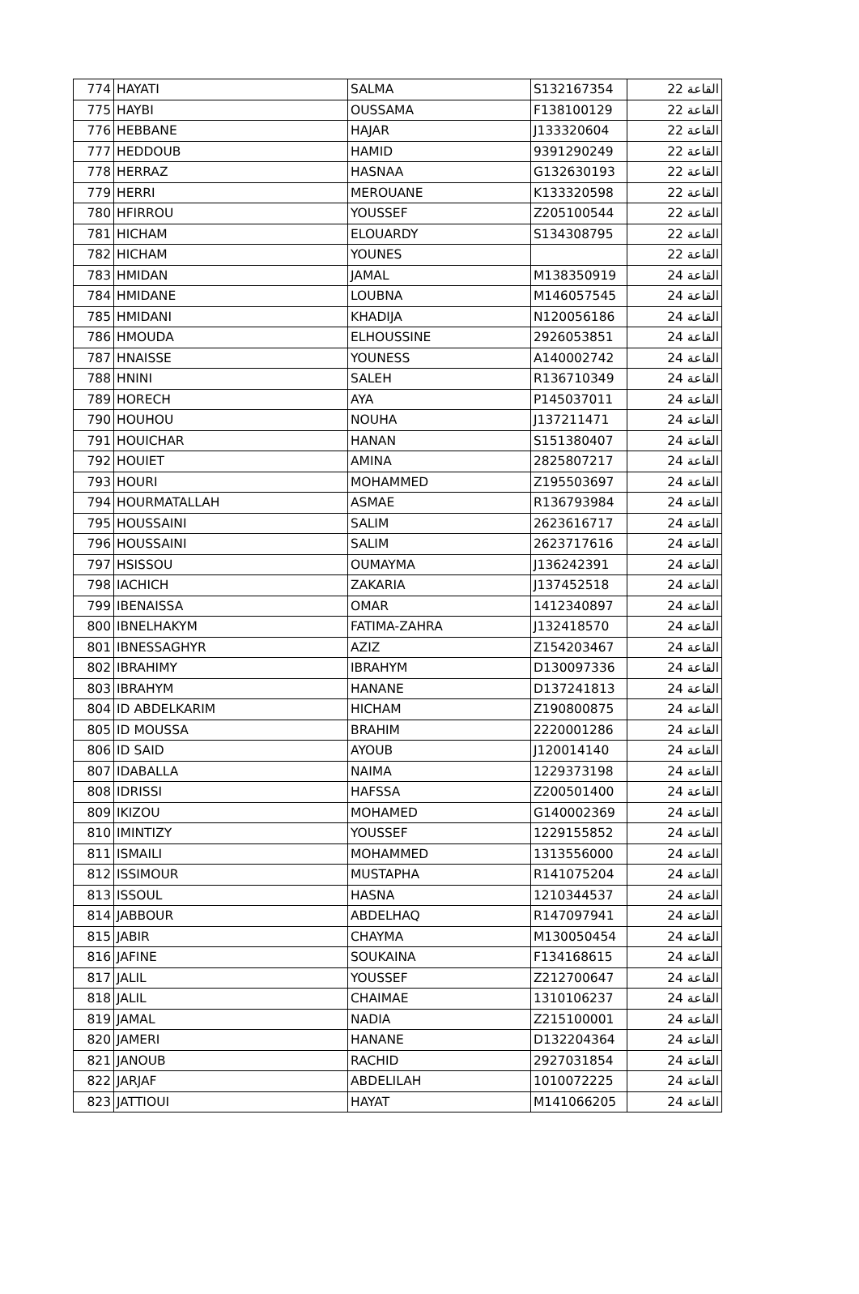| 774 | HAYATI | SALMA | S132167354 | القاعة 22 |
| 775 | HAYBI | OUSSAMA | F138100129 | القاعة 22 |
| 776 | HEBBANE | HAJAR | J133320604 | القاعة 22 |
| 777 | HEDDOUB | HAMID | 9391290249 | القاعة 22 |
| 778 | HERRAZ | HASNAA | G132630193 | القاعة 22 |
| 779 | HERRI | MEROUANE | K133320598 | القاعة 22 |
| 780 | HFIRROU | YOUSSEF | Z205100544 | القاعة 22 |
| 781 | HICHAM | ELOUARDY | S134308795 | القاعة 22 |
| 782 | HICHAM | YOUNES | | القاعة 22 |
| 783 | HMIDAN | JAMAL | M138350919 | القاعة 24 |
| 784 | HMIDANE | LOUBNA | M146057545 | القاعة 24 |
| 785 | HMIDANI | KHADIJA | N120056186 | القاعة 24 |
| 786 | HMOUDA | ELHOUSSINE | 2926053851 | القاعة 24 |
| 787 | HNAISSE | YOUNESS | A140002742 | القاعة 24 |
| 788 | HNINI | SALEH | R136710349 | القاعة 24 |
| 789 | HORECH | AYA | P145037011 | القاعة 24 |
| 790 | HOUHOU | NOUHA | J137211471 | القاعة 24 |
| 791 | HOUICHAR | HANAN | S151380407 | القاعة 24 |
| 792 | HOUIET | AMINA | 2825807217 | القاعة 24 |
| 793 | HOURI | MOHAMMED | Z195503697 | القاعة 24 |
| 794 | HOURMATALLAH | ASMAE | R136793984 | القاعة 24 |
| 795 | HOUSSAINI | SALIM | 2623616717 | القاعة 24 |
| 796 | HOUSSAINI | SALIM | 2623717616 | القاعة 24 |
| 797 | HSISSOU | OUMAYMA | J136242391 | القاعة 24 |
| 798 | IACHICH | ZAKARIA | J137452518 | القاعة 24 |
| 799 | IBENAISSA | OMAR | 1412340897 | القاعة 24 |
| 800 | IBNELHAKYM | FATIMA-ZAHRA | J132418570 | القاعة 24 |
| 801 | IBNESSAGHYR | AZIZ | Z154203467 | القاعة 24 |
| 802 | IBRAHIMY | IBRAHYM | D130097336 | القاعة 24 |
| 803 | IBRAHYM | HANANE | D137241813 | القاعة 24 |
| 804 | ID ABDELKARIM | HICHAM | Z190800875 | القاعة 24 |
| 805 | ID MOUSSA | BRAHIM | 2220001286 | القاعة 24 |
| 806 | ID SAID | AYOUB | J120014140 | القاعة 24 |
| 807 | IDABALLA | NAIMA | 1229373198 | القاعة 24 |
| 808 | IDRISSI | HAFSSA | Z200501400 | القاعة 24 |
| 809 | IKIZOU | MOHAMED | G140002369 | القاعة 24 |
| 810 | IMINTIZY | YOUSSEF | 1229155852 | القاعة 24 |
| 811 | ISMAILI | MOHAMMED | 1313556000 | القاعة 24 |
| 812 | ISSIMOUR | MUSTAPHA | R141075204 | القاعة 24 |
| 813 | ISSOUL | HASNA | 1210344537 | القاعة 24 |
| 814 | JABBOUR | ABDELHAQ | R147097941 | القاعة 24 |
| 815 | JABIR | CHAYMA | M130050454 | القاعة 24 |
| 816 | JAFINE | SOUKAINA | F134168615 | القاعة 24 |
| 817 | JALIL | YOUSSEF | Z212700647 | القاعة 24 |
| 818 | JALIL | CHAIMAE | 1310106237 | القاعة 24 |
| 819 | JAMAL | NADIA | Z215100001 | القاعة 24 |
| 820 | JAMERI | HANANE | D132204364 | القاعة 24 |
| 821 | JANOUB | RACHID | 2927031854 | القاعة 24 |
| 822 | JARJAF | ABDELILAH | 1010072225 | القاعة 24 |
| 823 | JATTIOUI | HAYAT | M141066205 | القاعة 24 |